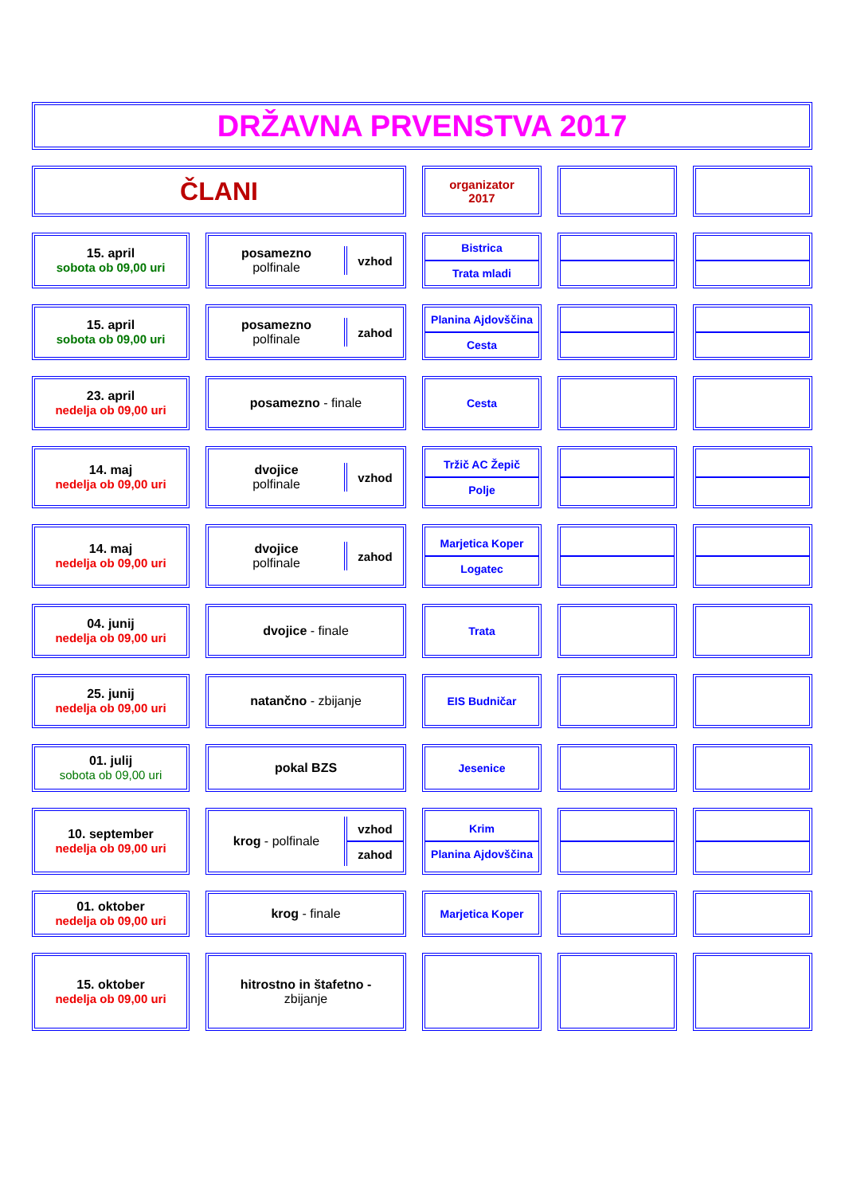DRŽAVNA PRVENSTVA 2017
| ČLANI | | | | organizator 2017 | | | | |
| 15. april sobota ob 09,00 uri | | posamezno polfinale vzhod | | / Bistrica / / Trata mladi / | | | | |
| 15. april sobota ob 09,00 uri | | posamezno polfinale zahod | | / Planina Ajdovščina / / Cesta / | | | | |
| 23. april nedelja ob 09,00 uri | | posamezno - finale | | Cesta | | | | |
| 14. maj nedelja ob 09,00 uri | | dvojice polfinale vzhod | | / Tržič AC Žepič / / Polje / | | | | |
| 14. maj nedelja ob 09,00 uri | | dvojice polfinale zahod | | / Marjetica Koper / / Logatec / | | | | |
| 04. junij nedelja ob 09,00 uri | | dvojice - finale | | Trata | | | | |
| 25. junij nedelja ob 09,00 uri | | natančno - zbijanje | | EIS Budničar | | | | |
| 01. julij sobota ob 09,00 uri | | pokal BZS | | Jesenice | | | | |
| 10. september nedelja ob 09,00 uri | | krog - polfinale / vzhod / / zahod / | | / Krim / / Planina Ajdovščina / | | | | |
| 01. oktober nedelja ob 09,00 uri | | krog - finale | | Marjetica Koper | | | | |
| 15. oktober nedelja ob 09,00 uri | | hitrostno in štafetno - zbijanje | | | | | | |